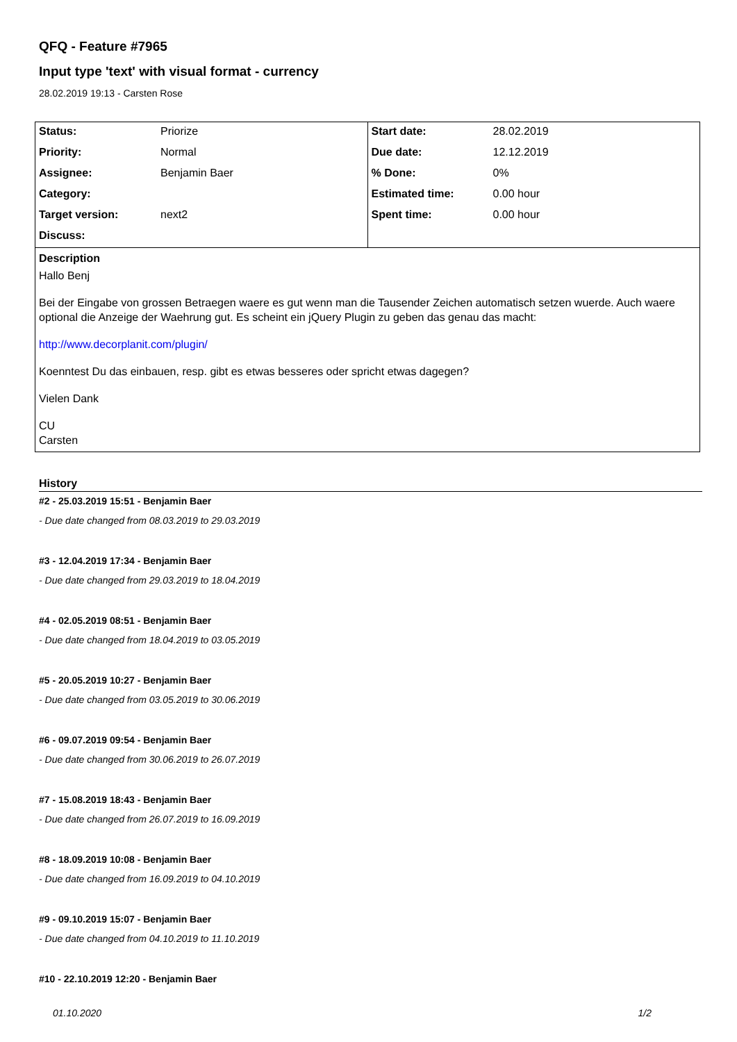QFQ - Feature #7965
Input type 'text' with visual format - currency
28.02.2019 19:13 - Carsten Rose
| / Status: / Priorize / / Priority: / Normal / / Assignee: / Benjamin Baer / / Category: / / / Target version: / next2 / / Discuss: / / | / Start date: / 28.02.2019 / / Due date: / 12.12.2019 / / % Done: / 0% / / Estimated time: / 0.00 hour / / Spent time: / 0.00 hour / |
| Description Hallo Benj Bei der Eingabe von grossen Betraegen waere es gut wenn man die Tausender Zeichen automatisch setzen wuerde. Auch waere optional die Anzeige der Waehrung gut. Es scheint ein jQuery Plugin zu geben das genau das macht: http://www.decorplanit.com/plugin/ Koenntest Du das einbauen, resp. gibt es etwas besseres oder spricht etwas dagegen? Vielen Dank CU Carsten | |
History
#2 - 25.03.2019 15:51 - Benjamin Baer
- Due date changed from 08.03.2019 to 29.03.2019
#3 - 12.04.2019 17:34 - Benjamin Baer
- Due date changed from 29.03.2019 to 18.04.2019
#4 - 02.05.2019 08:51 - Benjamin Baer
- Due date changed from 18.04.2019 to 03.05.2019
#5 - 20.05.2019 10:27 - Benjamin Baer
- Due date changed from 03.05.2019 to 30.06.2019
#6 - 09.07.2019 09:54 - Benjamin Baer
- Due date changed from 30.06.2019 to 26.07.2019
#7 - 15.08.2019 18:43 - Benjamin Baer
- Due date changed from 26.07.2019 to 16.09.2019
#8 - 18.09.2019 10:08 - Benjamin Baer
- Due date changed from 16.09.2019 to 04.10.2019
#9 - 09.10.2019 15:07 - Benjamin Baer
- Due date changed from 04.10.2019 to 11.10.2019
#10 - 22.10.2019 12:20 - Benjamin Baer
01.10.2020 1/2